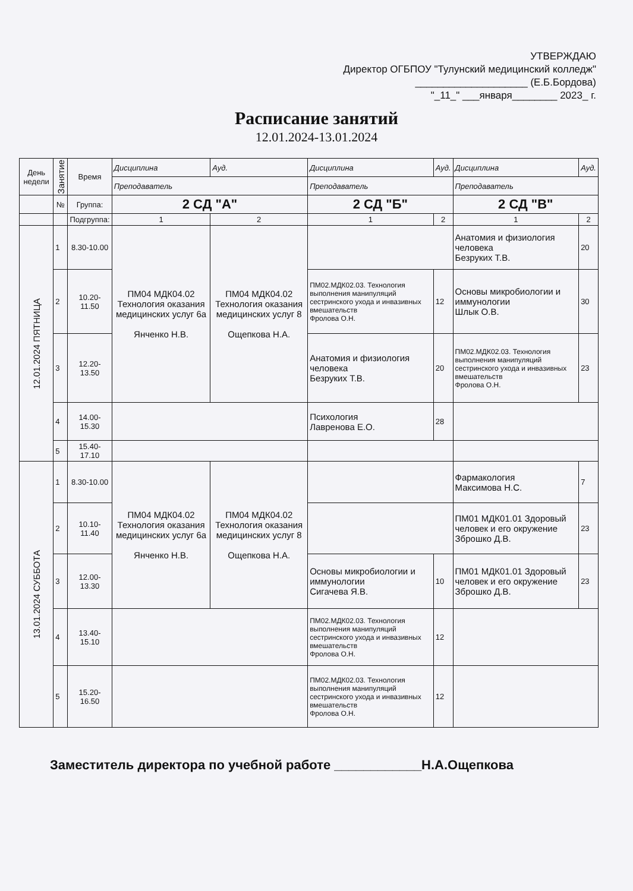УТВЕРЖДАЮ
Директор ОГБПОУ "Тулунский медицинский колледж"
____________________ (Е.Б.Бордова)
"_11_" ___января________ 2023_ г.
Расписание занятий
12.01.2024-13.01.2024
| День недели | Занятие | Время | Дисциплина | | Ауд. | Дисциплина | | Ауд. | Дисциплина | | Ауд. |
| --- | --- | --- | --- | --- | --- | --- | --- | --- | --- | --- | --- |
| | | | Преподаватель | | | Преподаватель | | | Преподаватель | | |
| | № | Группа: | 2 СД "А" | | | 2 СД "Б" | | | 2 СД "В" | | |
| | | Подгруппа: | 1 | 2 | | 1 | 2 | | 1 | 2 | |
| 12.01.2024 ПЯТНИЦА | 1 | 8.30-10.00 | ПМ04 МДК04.02 Технология оказания медицинских услуг 6а Янченко Н.В. | ПМ04 МДК04.02 Технология оказания медицинских услуг 8 Ощепкова Н.А. | | | | | Анатомия и физиология человека Безруких Т.В. | | 20 |
| | 2 | 10.20-11.50 | | | | ПМ02.МДК02.03. Технология выполнения манипуляций сестринского ухода и инвазивных вмешательств Фролова О.Н. | | 12 | Основы микробиологии и иммунологии Шлык О.В. | | 30 |
| | 3 | 12.20-13.50 | | | | Анатомия и физиология человека Безруких Т.В. | | 20 | ПМ02.МДК02.03. Технология выполнения манипуляций сестринского ухода и инвазивных вмешательств Фролова О.Н. | | 23 |
| | 4 | 14.00-15.30 | | | | Психология Лавренова Е.О. | | 28 | | | |
| | 5 | 15.40-17.10 | | | | | | | | | |
| 13.01.2024 СУББОТА | 1 | 8.30-10.00 | ПМ04 МДК04.02 Технология оказания медицинских услуг 6а Янченко Н.В. | ПМ04 МДК04.02 Технология оказания медицинских услуг 8 Ощепкова Н.А. | | | | | Фармакология Максимова Н.С. | | 7 |
| | 2 | 10.10-11.40 | | | | | | | ПМ01 МДК01.01 Здоровый человек и его окружение Зброшко Д.В. | | 23 |
| | 3 | 12.00-13.30 | | | | Основы микробиологии и иммунологии Сигачева Я.В. | | 10 | ПМ01 МДК01.01 Здоровый человек и его окружение Зброшко Д.В. | | 23 |
| | 4 | 13.40-15.10 | | | | ПМ02.МДК02.03. Технология выполнения манипуляций сестринского ухода и инвазивных вмешательств Фролова О.Н. | | 12 | | | |
| | 5 | 15.20-16.50 | | | | ПМ02.МДК02.03. Технология выполнения манипуляций сестринского ухода и инвазивных вмешательств Фролова О.Н. | | 12 | | | |
Заместитель директора по учебной работе ____________Н.А.Ощепкова